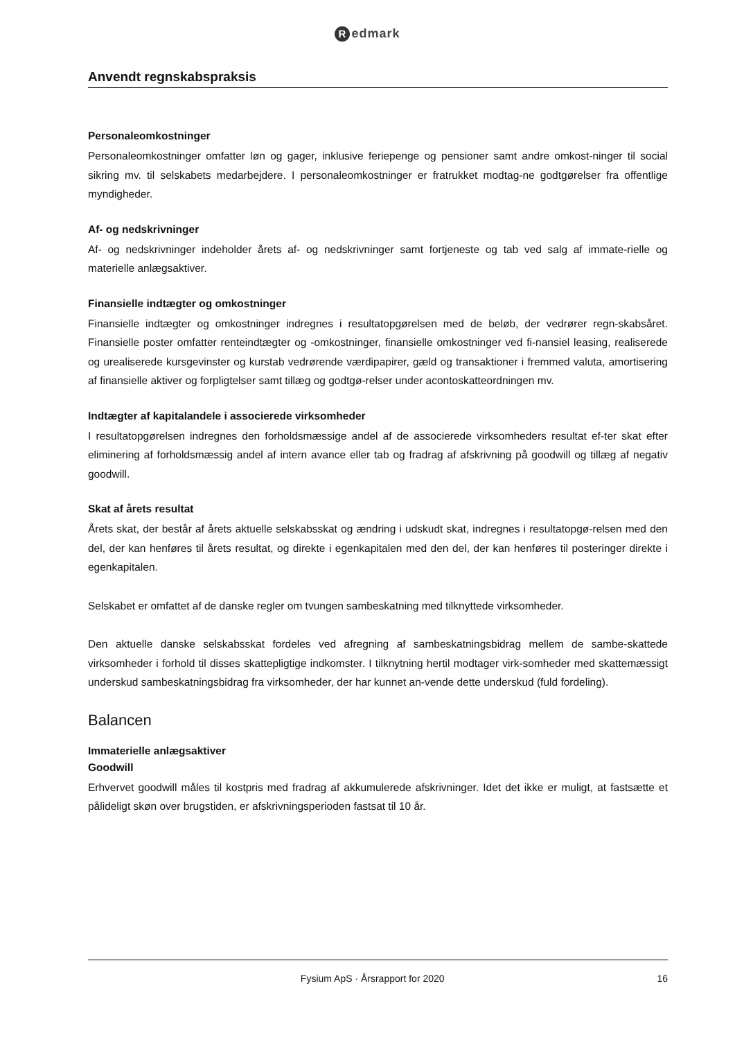Redmark
Anvendt regnskabspraksis
Personaleomkostninger
Personaleomkostninger omfatter løn og gager, inklusive feriepenge og pensioner samt andre omkost-ninger til social sikring mv. til selskabets medarbejdere. I personaleomkostninger er fratrukket modtag-ne godtgørelser fra offentlige myndigheder.
Af- og nedskrivninger
Af- og nedskrivninger indeholder årets af- og nedskrivninger samt fortjeneste og tab ved salg af immate-rielle og materielle anlægsaktiver.
Finansielle indtægter og omkostninger
Finansielle indtægter og omkostninger indregnes i resultatopgørelsen med de beløb, der vedrører regn-skabsåret. Finansielle poster omfatter renteindtægter og -omkostninger, finansielle omkostninger ved fi-nansiel leasing, realiserede og urealiserede kursgevinster og kurstab vedrørende værdipapirer, gæld og transaktioner i fremmed valuta, amortisering af finansielle aktiver og forpligtelser samt tillæg og godtgø-relser under acontoskatteordningen mv.
Indtægter af kapitalandele i associerede virksomheder
I resultatopgørelsen indregnes den forholdsmæssige andel af de associerede virksomheders resultat ef-ter skat efter eliminering af forholdsmæssig andel af intern avance eller tab og fradrag af afskrivning på goodwill og tillæg af negativ goodwill.
Skat af årets resultat
Årets skat, der består af årets aktuelle selskabsskat og ændring i udskudt skat, indregnes i resultatopgø-relsen med den del, der kan henføres til årets resultat, og direkte i egenkapitalen med den del, der kan henføres til posteringer direkte i egenkapitalen.
Selskabet er omfattet af de danske regler om tvungen sambeskatning med tilknyttede virksomheder.
Den aktuelle danske selskabsskat fordeles ved afregning af sambeskatningsbidrag mellem de sambe-skattede virksomheder i forhold til disses skattepligtige indkomster. I tilknytning hertil modtager virk-somheder med skattemæssigt underskud sambeskatningsbidrag fra virksomheder, der har kunnet an-vende dette underskud (fuld fordeling).
Balancen
Immaterielle anlægsaktiver
Goodwill
Erhvervet goodwill måles til kostpris med fradrag af akkumulerede afskrivninger. Idet det ikke er muligt, at fastsætte et pålideligt skøn over brugstiden, er afskrivningsperioden fastsat til 10 år.
Fysium ApS · Årsrapport for 2020
16